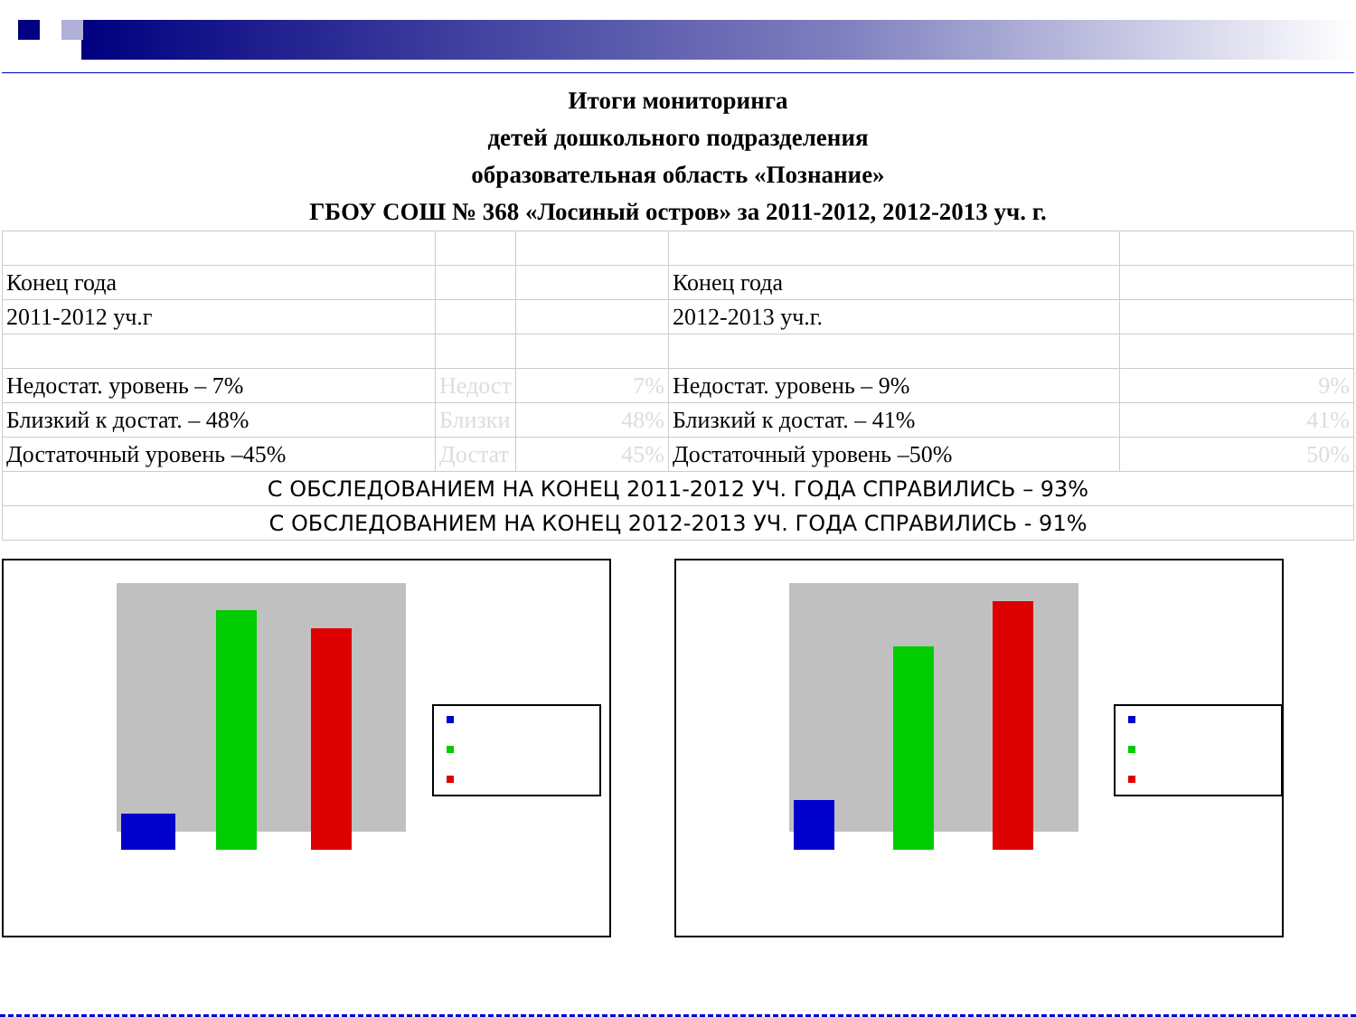Итоги мониторинга
детей дошкольного подразделения
образовательная область «Познание»
ГБОУ СОШ № 368 «Лосиный остров» за 2011-2012, 2012-2013 уч. г.
| Конец года | | | Конец года | |
| 2011-2012 уч.г | | | 2012-2013 уч.г. | |
| Недостат. уровень – 7% | Недост | 7% | Недостат. уровень – 9% | 9% |
| Близкий к достат. – 48% | Близки | 48% | Близкий к достат. – 41% | 41% |
| Достаточный уровень –45% | Достат | 45% | Достаточный уровень –50% | 50% |
| С ОБСЛЕДОВАНИЕМ НА КОНЕЦ 2011-2012 УЧ. ГОДА СПРАВИЛИСЬ – 93% | | | | |
| С ОБСЛЕДОВАНИЕМ НА КОНЕЦ 2012-2013 УЧ. ГОДА СПРАВИЛИСЬ - 91% | | | | |